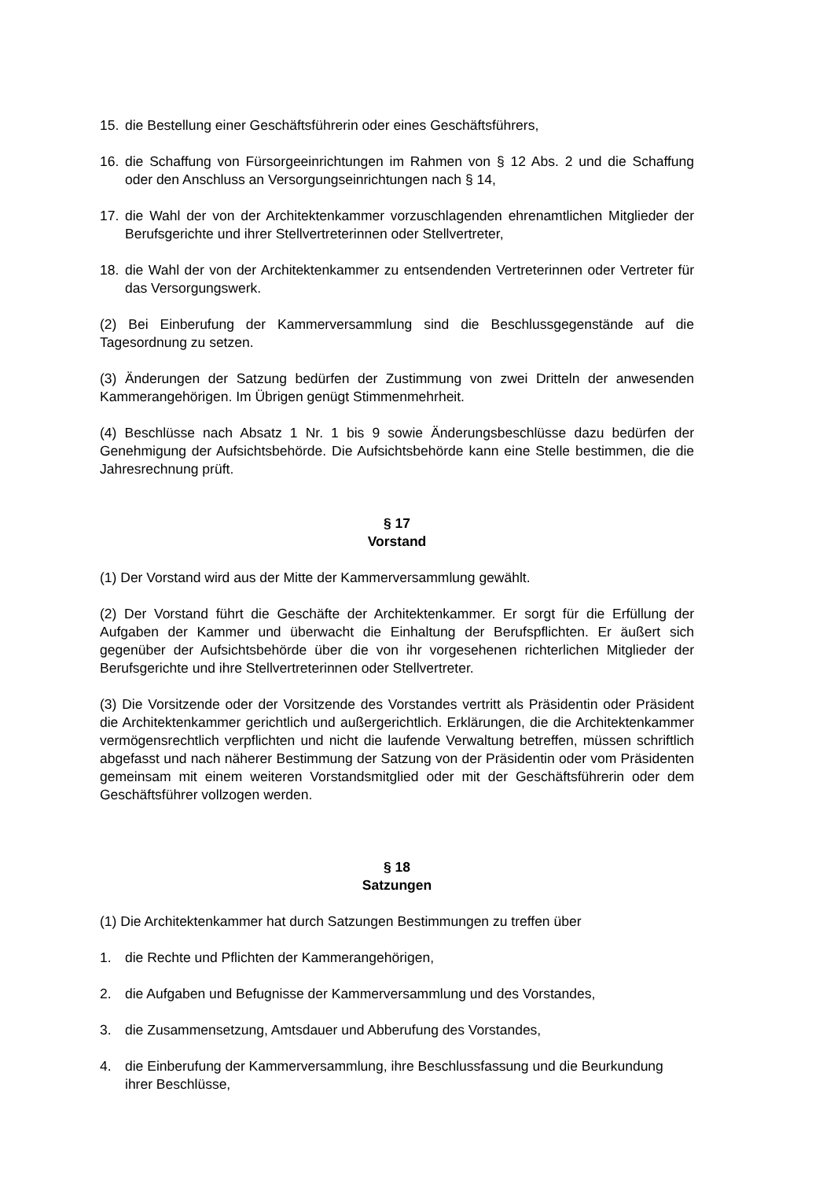15. die Bestellung einer Geschäftsführerin oder eines Geschäftsführers,
16. die Schaffung von Fürsorgeeinrichtungen im Rahmen von § 12 Abs. 2 und die Schaffung oder den Anschluss an Versorgungseinrichtungen nach § 14,
17. die Wahl der von der Architektenkammer vorzuschlagenden ehrenamtlichen Mitglieder der Berufsgerichte und ihrer Stellvertreterinnen oder Stellvertreter,
18. die Wahl der von der Architektenkammer zu entsendenden Vertreterinnen oder Vertreter für das Versorgungswerk.
(2) Bei Einberufung der Kammerversammlung sind die Beschlussgegenstände auf die Tagesordnung zu setzen.
(3) Änderungen der Satzung bedürfen der Zustimmung von zwei Dritteln der anwesenden Kammerangehörigen. Im Übrigen genügt Stimmenmehrheit.
(4) Beschlüsse nach Absatz 1 Nr. 1 bis 9 sowie Änderungsbeschlüsse dazu bedürfen der Genehmigung der Aufsichtsbehörde. Die Aufsichtsbehörde kann eine Stelle bestimmen, die die Jahresrechnung prüft.
§ 17
Vorstand
(1) Der Vorstand wird aus der Mitte der Kammerversammlung gewählt.
(2) Der Vorstand führt die Geschäfte der Architektenkammer. Er sorgt für die Erfüllung der Aufgaben der Kammer und überwacht die Einhaltung der Berufspflichten. Er äußert sich gegenüber der Aufsichtsbehörde über die von ihr vorgesehenen richterlichen Mitglieder der Berufsgerichte und ihre Stellvertreterinnen oder Stellvertreter.
(3) Die Vorsitzende oder der Vorsitzende des Vorstandes vertritt als Präsidentin oder Präsident die Architektenkammer gerichtlich und außergerichtlich. Erklärungen, die die Architektenkammer vermögensrechtlich verpflichten und nicht die laufende Verwaltung betreffen, müssen schriftlich abgefasst und nach näherer Bestimmung der Satzung von der Präsidentin oder vom Präsidenten gemeinsam mit einem weiteren Vorstandsmitglied oder mit der Geschäftsführerin oder dem Geschäftsführer vollzogen werden.
§ 18
Satzungen
(1) Die Architektenkammer hat durch Satzungen Bestimmungen zu treffen über
1. die Rechte und Pflichten der Kammerangehörigen,
2. die Aufgaben und Befugnisse der Kammerversammlung und des Vorstandes,
3. die Zusammensetzung, Amtsdauer und Abberufung des Vorstandes,
4. die Einberufung der Kammerversammlung, ihre Beschlussfassung und die Beurkundung ihrer Beschlüsse,